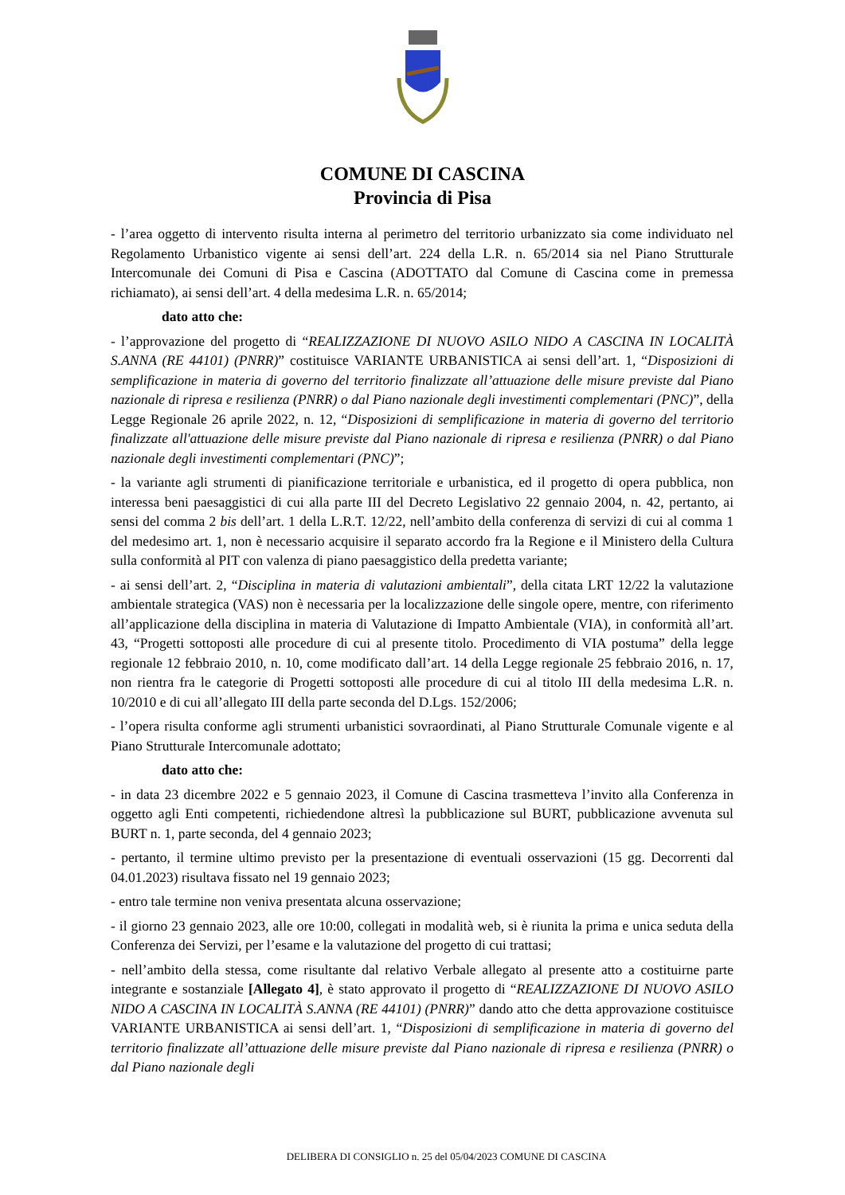COMUNE DI CASCINA
Provincia di Pisa
- l’area oggetto di intervento risulta interna al perimetro del territorio urbanizzato sia come individuato nel Regolamento Urbanistico vigente ai sensi dell’art. 224 della L.R. n. 65/2014 sia nel Piano Strutturale Intercomunale dei Comuni di Pisa e Cascina (ADOTTATO dal Comune di Cascina come in premessa richiamato), ai sensi dell’art. 4 della medesima L.R. n. 65/2014;
dato atto che:
- l’approvazione del progetto di “REALIZZAZIONE DI NUOVO ASILO NIDO A CASCINA IN LOCALITÀ S.ANNA (RE 44101) (PNRR)” costituisce VARIANTE URBANISTICA ai sensi dell’art. 1, “Disposizioni di semplificazione in materia di governo del territorio finalizzate all’attuazione delle misure previste dal Piano nazionale di ripresa e resilienza (PNRR) o dal Piano nazionale degli investimenti complementari (PNC)”, della Legge Regionale 26 aprile 2022, n. 12, “Disposizioni di semplificazione in materia di governo del territorio finalizzate all'attuazione delle misure previste dal Piano nazionale di ripresa e resilienza (PNRR) o dal Piano nazionale degli investimenti complementari (PNC)”;
- la variante agli strumenti di pianificazione territoriale e urbanistica, ed il progetto di opera pubblica, non interessa beni paesaggistici di cui alla parte III del Decreto Legislativo 22 gennaio 2004, n. 42, pertanto, ai sensi del comma 2 bis dell’art. 1 della L.R.T. 12/22, nell’ambito della conferenza di servizi di cui al comma 1 del medesimo art. 1, non è necessario acquisire il separato accordo fra la Regione e il Ministero della Cultura sulla conformità al PIT con valenza di piano paesaggistico della predetta variante;
- ai sensi dell’art. 2, “Disciplina in materia di valutazioni ambientali”, della citata LRT 12/22 la valutazione ambientale strategica (VAS) non è necessaria per la localizzazione delle singole opere, mentre, con riferimento all’applicazione della disciplina in materia di Valutazione di Impatto Ambientale (VIA), in conformità all’art. 43, “Progetti sottoposti alle procedure di cui al presente titolo. Procedimento di VIA postuma” della legge regionale 12 febbraio 2010, n. 10, come modificato dall’art. 14 della Legge regionale 25 febbraio 2016, n. 17, non rientra fra le categorie di Progetti sottoposti alle procedure di cui al titolo III della medesima L.R. n. 10/2010 e di cui all’allegato III della parte seconda del D.Lgs. 152/2006;
- l’opera risulta conforme agli strumenti urbanistici sovraordinati, al Piano Strutturale Comunale vigente e al Piano Strutturale Intercomunale adottato;
dato atto che:
- in data 23 dicembre 2022 e 5 gennaio 2023, il Comune di Cascina trasmetteva l’invito alla Conferenza in oggetto agli Enti competenti, richiedendone altresì la pubblicazione sul BURT, pubblicazione avvenuta sul BURT n. 1, parte seconda, del 4 gennaio 2023;
- pertanto, il termine ultimo previsto per la presentazione di eventuali osservazioni (15 gg. Decorrenti dal 04.01.2023) risultava fissato nel 19 gennaio 2023;
- entro tale termine non veniva presentata alcuna osservazione;
- il giorno 23 gennaio 2023, alle ore 10:00, collegati in modalità web, si è riunita la prima e unica seduta della Conferenza dei Servizi, per l’esame e la valutazione del progetto di cui trattasi;
- nell’ambito della stessa, come risultante dal relativo Verbale allegato al presente atto a costituirne parte integrante e sostanziale [Allegato 4], è stato approvato il progetto di “REALIZZAZIONE DI NUOVO ASILO NIDO A CASCINA IN LOCALITÀ S.ANNA (RE 44101) (PNRR)” dando atto che detta approvazione costituisce VARIANTE URBANISTICA ai sensi dell’art. 1, “Disposizioni di semplificazione in materia di governo del territorio finalizzate all’attuazione delle misure previste dal Piano nazionale di ripresa e resilienza (PNRR) o dal Piano nazionale degli
DELIBERA DI CONSIGLIO n. 25 del 05/04/2023 COMUNE DI CASCINA